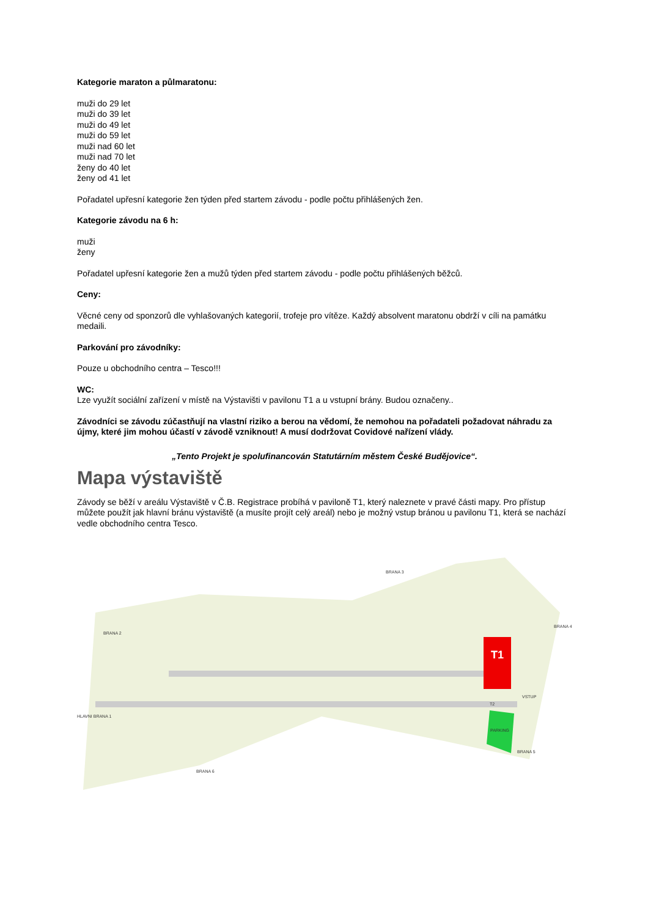Kategorie maraton a půlmaratonu:
muži do 29 let
muži do 39 let
muži do 49 let
muži do 59 let
muži nad 60 let
muži nad 70 let
ženy do 40 let
ženy od 41 let
Pořadatel upřesní kategorie žen týden před startem závodu - podle počtu přihlášených žen.
Kategorie závodu na 6 h:
muži
ženy
Pořadatel upřesní kategorie žen a mužů týden před startem závodu - podle počtu přihlášených běžců.
Ceny:
Věcné ceny od sponzorů dle vyhlašovaných kategorií, trofeje pro vítěze. Každý absolvent maratonu obdrží v cíli na památku medaili.
Parkování pro závodníky:
Pouze u obchodního centra – Tesco!!!
WC:
Lze využít sociální zařízení v místě na Výstavišti v pavilonu T1 a u vstupní brány. Budou označeny..
Závodníci se závodu zúčastňují na vlastní riziko a berou na vědomí, že nemohou na pořadateli požadovat náhradu za újmy, které jim mohou účastí v závodě vzniknout! A musí dodržovat Covidové nařízení vlády.
„Tento Projekt je spolufinancován Statutárním městem České Budějovice“.
Mapa výstaviště
Závody se běží v areálu Výstaviště v Č.B. Registrace probíhá v pavilonĕ T1, který naleznete v pravé části mapy. Pro přístup můžete použít jak hlavní bránu výstaviště (a musíte projít celý areál) nebo je možný vstup bránou u pavilonu T1, která se nachází vedle obchodního centra Tesco.
T1
PARKING
BRANA 3
BRANA 4
BRANA 2
HLAVNI BRANA 1
BRANA 6
BRANA 5
VSTUP
T2